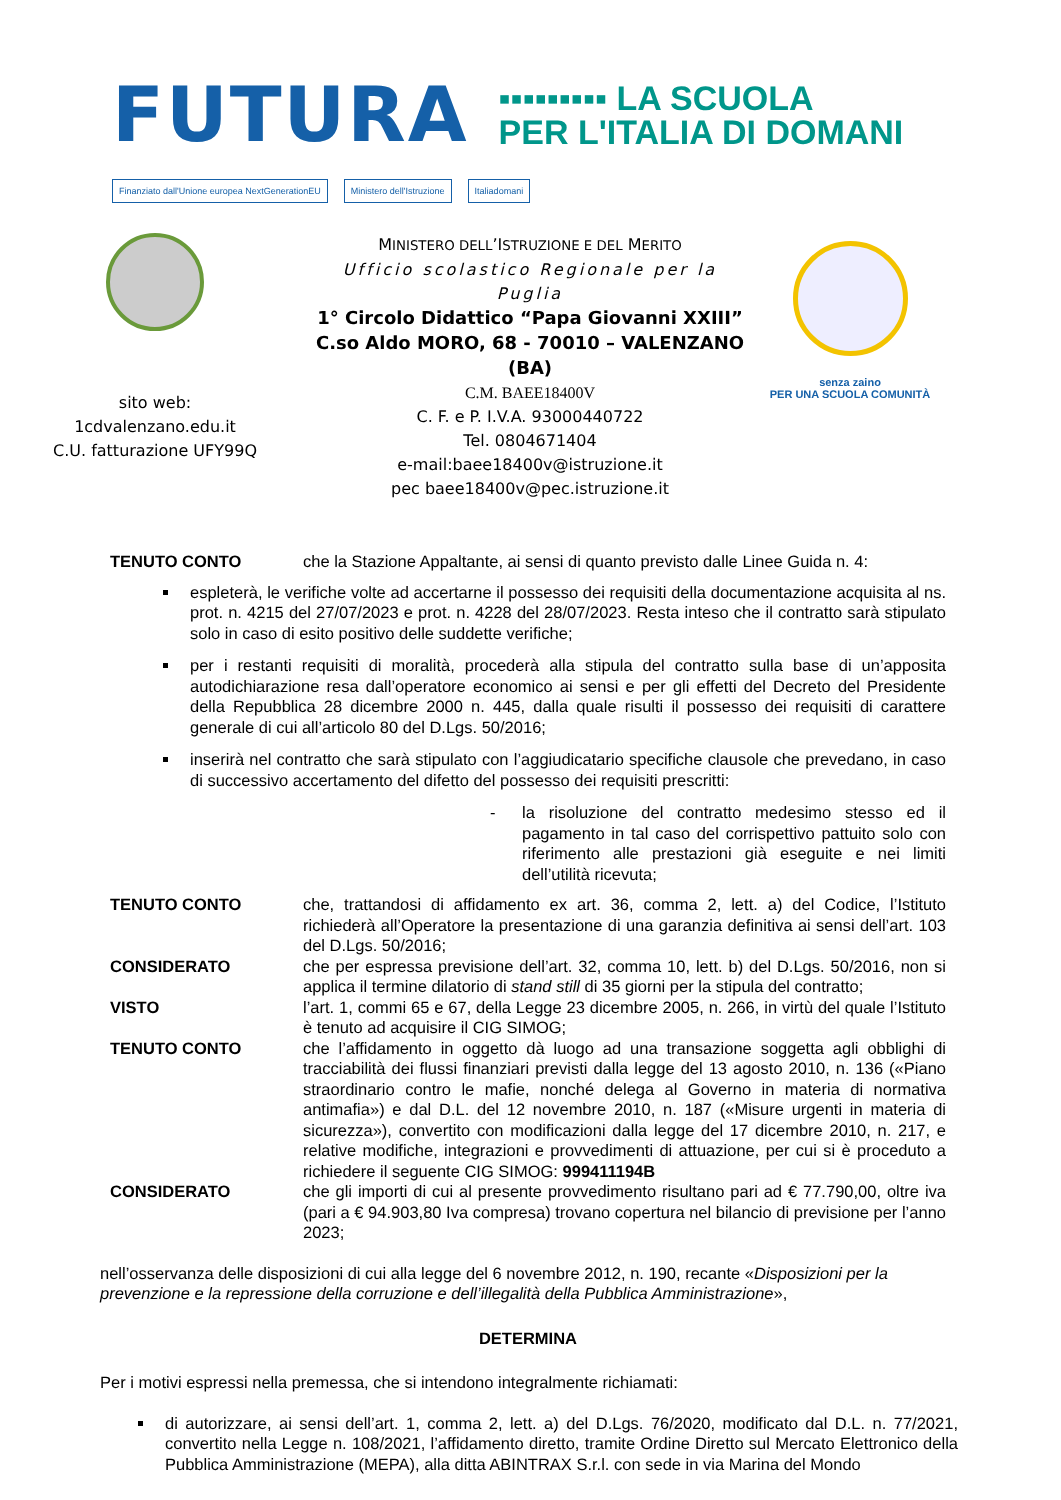FUTURA
▪▪▪▪▪▪▪▪▪ LA SCUOLA
PER L'ITALIA DI DOMANI
Finanziato dall'Unione europea NextGenerationEU Ministero dell'Istruzione Italiadomani
sito web:
1cdvalenzano.edu.it
C.U. fatturazione UFY99Q
MINISTERO DELL’ISTRUZIONE E DEL MERITO
Ufficio scolastico Regionale per la Puglia
1° Circolo Didattico “Papa Giovanni XXIII”
C.so Aldo MORO, 68 - 70010 – VALENZANO (BA)
C.M. BAEE18400V
C. F. e P. I.V.A. 93000440722
Tel. 0804671404
e-mail:baee18400v@istruzione.it
pec baee18400v@pec.istruzione.it
senza zaino
PER UNA SCUOLA COMUNITÀ
TENUTO CONTO che la Stazione Appaltante, ai sensi di quanto previsto dalle Linee Guida n. 4:
espleterà, le verifiche volte ad accertarne il possesso dei requisiti della documentazione acquisita al ns. prot. n. 4215 del 27/07/2023 e prot. n. 4228 del 28/07/2023. Resta inteso che il contratto sarà stipulato solo in caso di esito positivo delle suddette verifiche;
per i restanti requisiti di moralità, procederà alla stipula del contratto sulla base di un’apposita autodichiarazione resa dall’operatore economico ai sensi e per gli effetti del Decreto del Presidente della Repubblica 28 dicembre 2000 n. 445, dalla quale risulti il possesso dei requisiti di carattere generale di cui all’articolo 80 del D.Lgs. 50/2016;
inserirà nel contratto che sarà stipulato con l’aggiudicatario specifiche clausole che prevedano, in caso di successivo accertamento del difetto del possesso dei requisiti prescritti:
- la risoluzione del contratto medesimo stesso ed il pagamento in tal caso del corrispettivo pattuito solo con riferimento alle prestazioni già eseguite e nei limiti dell’utilità ricevuta;
TENUTO CONTO che, trattandosi di affidamento ex art. 36, comma 2, lett. a) del Codice, l’Istituto richiederà all’Operatore la presentazione di una garanzia definitiva ai sensi dell’art. 103 del D.Lgs. 50/2016;
CONSIDERATO che per espressa previsione dell’art. 32, comma 10, lett. b) del D.Lgs. 50/2016, non si applica il termine dilatorio di stand still di 35 giorni per la stipula del contratto;
VISTO l’art. 1, commi 65 e 67, della Legge 23 dicembre 2005, n. 266, in virtù del quale l’Istituto è tenuto ad acquisire il CIG SIMOG;
TENUTO CONTO che l’affidamento in oggetto dà luogo ad una transazione soggetta agli obblighi di tracciabilità dei flussi finanziari previsti dalla legge del 13 agosto 2010, n. 136 («Piano straordinario contro le mafie, nonché delega al Governo in materia di normativa antimafia») e dal D.L. del 12 novembre 2010, n. 187 («Misure urgenti in materia di sicurezza»), convertito con modificazioni dalla legge del 17 dicembre 2010, n. 217, e relative modifiche, integrazioni e provvedimenti di attuazione, per cui si è proceduto a richiedere il seguente CIG SIMOG: 999411194B
CONSIDERATO che gli importi di cui al presente provvedimento risultano pari ad € 77.790,00, oltre iva (pari a € 94.903,80 Iva compresa) trovano copertura nel bilancio di previsione per l’anno 2023;
nell’osservanza delle disposizioni di cui alla legge del 6 novembre 2012, n. 190, recante «Disposizioni per la prevenzione e la repressione della corruzione e dell’illegalità della Pubblica Amministrazione»,
DETERMINA
Per i motivi espressi nella premessa, che si intendono integralmente richiamati:
di autorizzare, ai sensi dell’art. 1, comma 2, lett. a) del D.Lgs. 76/2020, modificato dal D.L. n. 77/2021, convertito nella Legge n. 108/2021, l’affidamento diretto, tramite Ordine Diretto sul Mercato Elettronico della Pubblica Amministrazione (MEPA), alla ditta ABINTRAX S.r.l. con sede in via Marina del Mondo